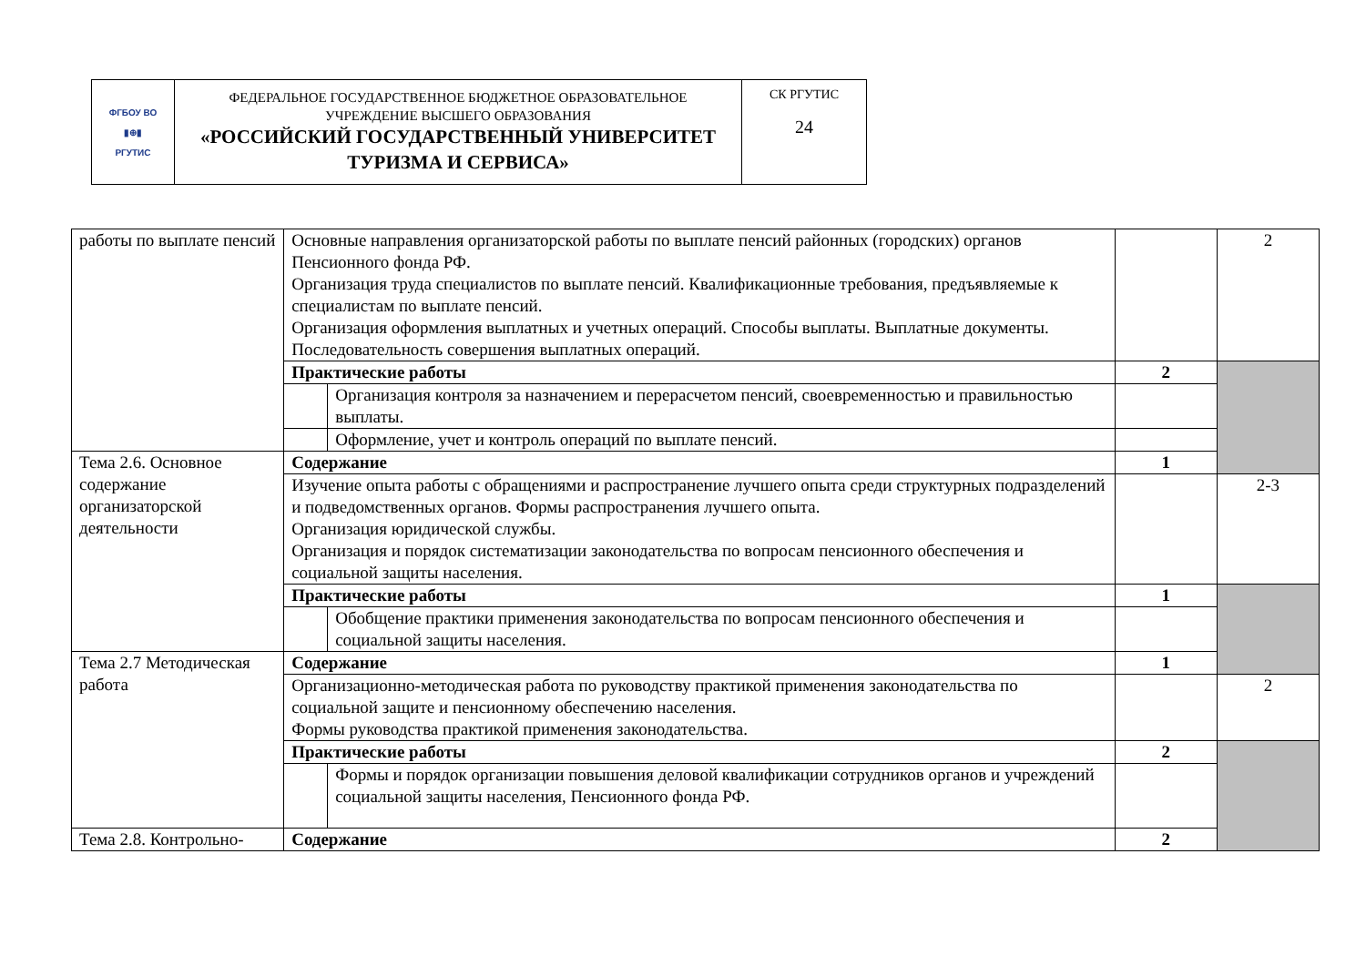| ФГБОУ ВО ▮⊕▮ РГУТИС | ФЕДЕРАЛЬНОЕ ГОСУДАРСТВЕННОЕ БЮДЖЕТНОЕ ОБРАЗОВАТЕЛЬНОЕ УЧРЕЖДЕНИЕ ВЫСШЕГО ОБРАЗОВАНИЯ «РОССИЙСКИЙ ГОСУДАРСТВЕННЫЙ УНИВЕРСИТЕТ ТУРИЗМА И СЕРВИСА» | СК РГУТИС 24 |
| работы по выплате пенсий | Основные направления организаторской работы по выплате пенсий районных (городских) органов Пенсионного фонда РФ. Организация труда специалистов по выплате пенсий. Квалификационные требования, предъявляемые к специалистам по выплате пенсий. Организация оформления выплатных и учетных операций. Способы выплаты. Выплатные документы. Последовательность совершения выплатных операций. | | | 2 |
| | Практические работы | | 2 | |
| | | Организация контроля за назначением и перерасчетом пенсий, своевременностью и правильностью выплаты. | | |
| | | Оформление, учет и контроль операций по выплате пенсий. | | |
| Тема 2.6. Основное содержание организаторской деятельности | Содержание | | 1 | |
| | Изучение опыта работы с обращениями и распространение лучшего опыта среди структурных подразделений и подведомственных органов. Формы распространения лучшего опыта. Организация юридической службы. Организация и порядок систематизации законодательства по вопросам пенсионного обеспечения и социальной защиты населения. | | | 2-3 |
| | Практические работы | | 1 | |
| | | Обобщение практики применения законодательства по вопросам пенсионного обеспечения и социальной защиты населения. | | |
| Тема 2.7 Методическая работа | Содержание | | 1 | |
| | Организационно-методическая работа по руководству практикой применения законодательства по социальной защите и пенсионному обеспечению населения. Формы руководства практикой применения законодательства. | | | 2 |
| | Практические работы | | 2 | |
| | | Формы и порядок организации повышения деловой квалификации сотрудников органов и учреждений социальной защиты населения, Пенсионного фонда РФ. | | |
| Тема 2.8. Контрольно- | Содержание | | 2 | |